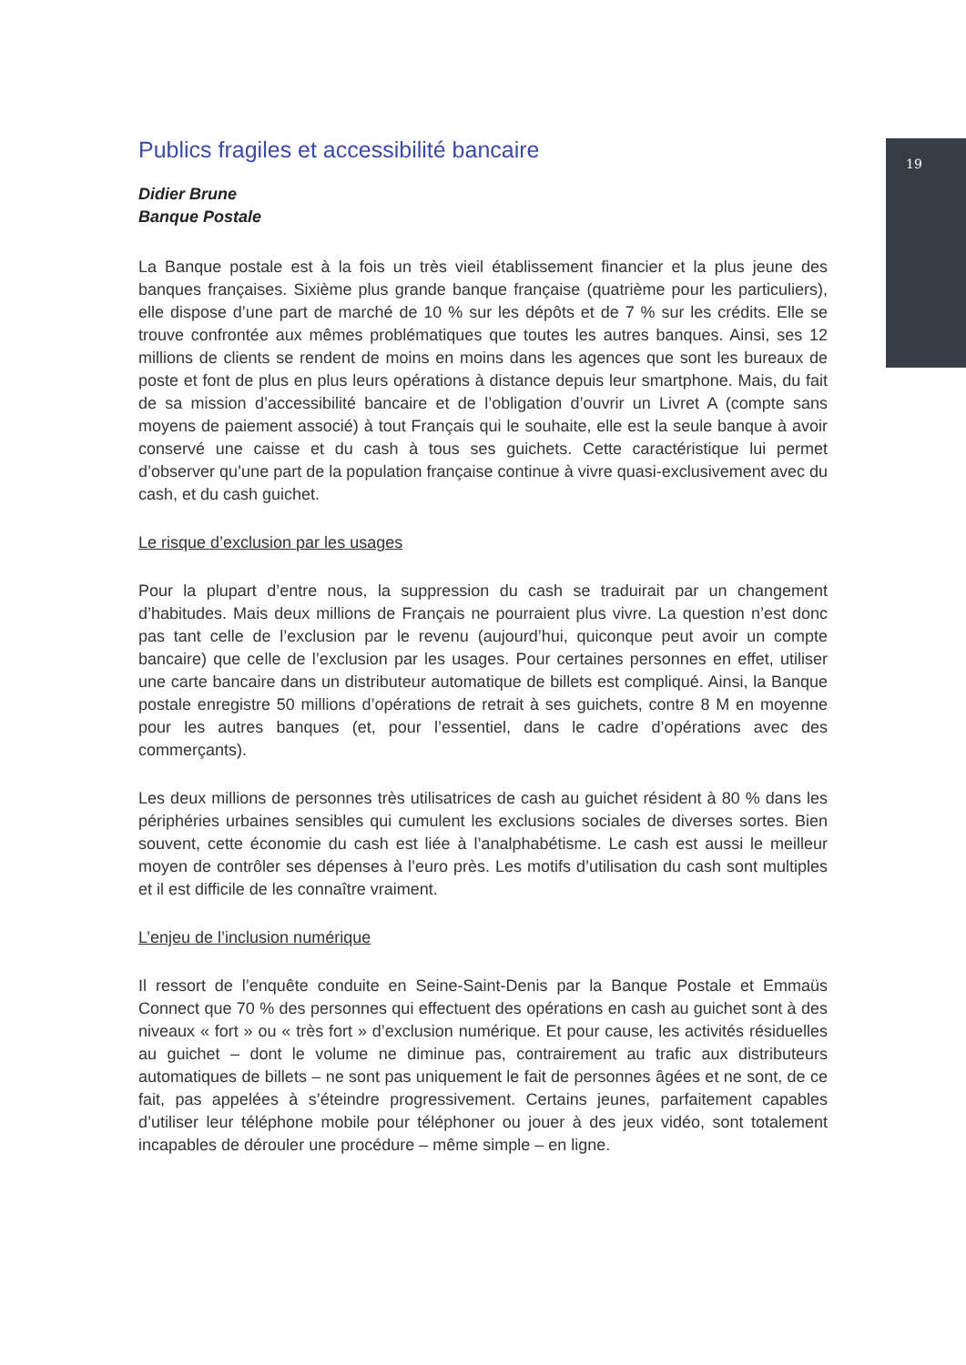19
Publics fragiles et accessibilité bancaire
Didier Brune
Banque Postale
La Banque postale est à la fois un très vieil établissement financier et la plus jeune des banques françaises. Sixième plus grande banque française (quatrième pour les particuliers), elle dispose d’une part de marché de 10 % sur les dépôts et de 7 % sur les crédits. Elle se trouve confrontée aux mêmes problématiques que toutes les autres banques. Ainsi, ses 12 millions de clients se rendent de moins en moins dans les agences que sont les bureaux de poste et font de plus en plus leurs opérations à distance depuis leur smartphone. Mais, du fait de sa mission d’accessibilité bancaire et de l’obligation d’ouvrir un Livret A (compte sans moyens de paiement associé) à tout Français qui le souhaite, elle est la seule banque à avoir conservé une caisse et du cash à tous ses guichets. Cette caractéristique lui permet d’observer qu’une part de la population française continue à vivre quasi-exclusivement avec du cash, et du cash guichet.
Le risque d’exclusion par les usages
Pour la plupart d’entre nous, la suppression du cash se traduirait par un changement d’habitudes. Mais deux millions de Français ne pourraient plus vivre. La question n’est donc pas tant celle de l’exclusion par le revenu (aujourd’hui, quiconque peut avoir un compte bancaire) que celle de l’exclusion par les usages. Pour certaines personnes en effet, utiliser une carte bancaire dans un distributeur automatique de billets est compliqué. Ainsi, la Banque postale enregistre 50 millions d’opérations de retrait à ses guichets, contre 8 M en moyenne pour les autres banques (et, pour l’essentiel, dans le cadre d’opérations avec des commerçants).
Les deux millions de personnes très utilisatrices de cash au guichet résident à 80 % dans les périphéries urbaines sensibles qui cumulent les exclusions sociales de diverses sortes. Bien souvent, cette économie du cash est liée à l’analphabétisme. Le cash est aussi le meilleur moyen de contrôler ses dépenses à l’euro près. Les motifs d’utilisation du cash sont multiples et il est difficile de les connaître vraiment.
L’enjeu de l’inclusion numérique
Il ressort de l’enquête conduite en Seine-Saint-Denis par la Banque Postale et Emmaüs Connect que 70 % des personnes qui effectuent des opérations en cash au guichet sont à des niveaux « fort » ou « très fort » d’exclusion numérique. Et pour cause, les activités résiduelles au guichet – dont le volume ne diminue pas, contrairement au trafic aux distributeurs automatiques de billets – ne sont pas uniquement le fait de personnes âgées et ne sont, de ce fait, pas appelées à s’éteindre progressivement. Certains jeunes, parfaitement capables d’utiliser leur téléphone mobile pour téléphoner ou jouer à des jeux vidéo, sont totalement incapables de dérouler une procédure – même simple – en ligne.